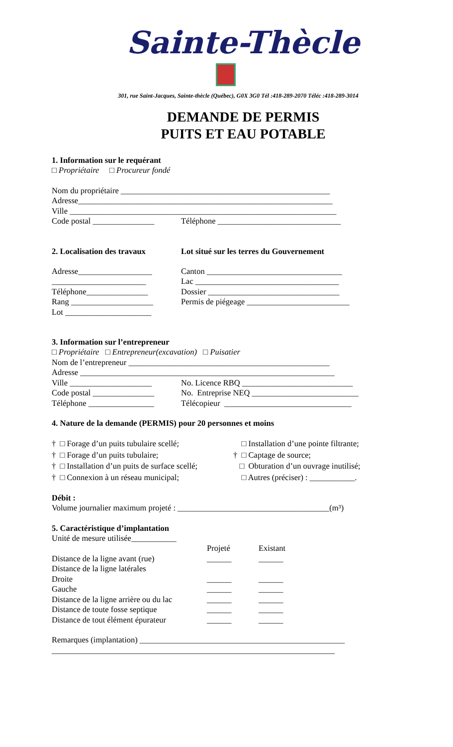Sainte-Thècle
301, rue Saint-Jacques, Sainte-thècle (Québec), G0X 3G0 Tél :418-289-2070 Téléc :418-289-3014
DEMANDE DE PERMIS
PUITS ET EAU POTABLE
1. Information sur le requérant
□ Propriétaire □ Procureur fondé
Nom du propriétaire ___________________________________________________
Adresse______________________________________________________________
Ville _________________________________________________________________
Code postal _______________
Téléphone ______________________________
2. Localisation des travaux
Lot situé sur les terres du Gouvernement
Adresse__________________
_______________________
Téléphone_______________
Rang ____________________
Lot _____________________
Canton _________________________________
Lac ___________________________________
Dossier ________________________________
Permis de piégeage _________________________
3. Information sur l’entrepreneur
□ Propriétaire □ Entrepreneur(excavation) □ Puisatier
Nom de l’entrepreneur _________________________________________________
Adresse ______________________________________________________________
Ville ____________________
Code postal _______________
Téléphone ________________
No. Licence RBQ ___________________________
No. Entreprise NEQ __________________________
Télécopieur _______________________________
4. Nature de la demande (PERMIS) pour 20 personnes et moins
† □ Forage d’un puits tubulaire scellé;
† □ Forage d’un puits tubulaire;
† □ Installation d’un puits de surface scellé;
† □ Connexion à un réseau municipal;
□ Installation d’une pointe filtrante;
† □ Captage de source;
□ Obturation d’un ouvrage inutilisé;
□ Autres (préciser) : ___________.
Débit :
Volume journalier maximum projeté : _____________________________________(m³)
5. Caractéristique d’implantation
Unité de mesure utilisée___________
Distance de la ligne avant (rue)
Distance de la ligne latérales
Droite
Gauche
Distance de la ligne arrière ou du lac
Distance de toute fosse septique
Distance de tout élément épurateur
Projeté
______
______
______
______
______
______
Existant
______
______
______
______
______
______
Remarques (implantation) __________________________________________________
_____________________________________________________________________